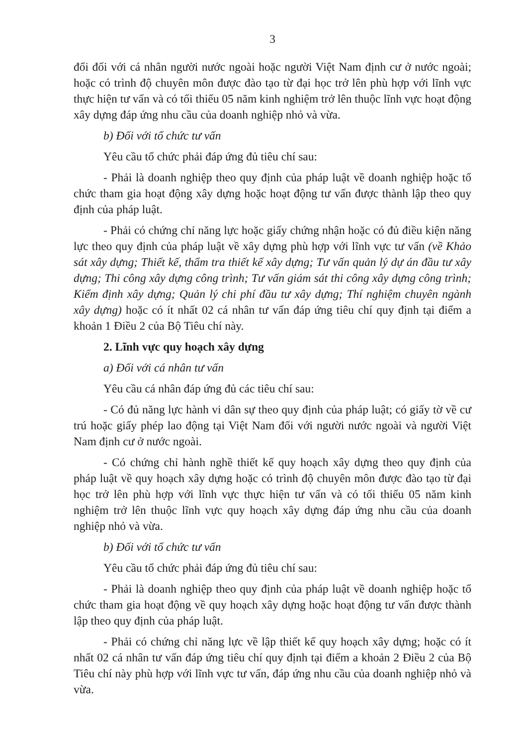3
đổi đối với cá nhân người nước ngoài hoặc người Việt Nam định cư ở nước ngoài; hoặc có trình độ chuyên môn được đào tạo từ đại học trở lên phù hợp với lĩnh vực thực hiện tư vấn và có tối thiểu 05 năm kinh nghiệm trở lên thuộc lĩnh vực hoạt động xây dựng đáp ứng nhu cầu của doanh nghiệp nhỏ và vừa.
b) Đối với tổ chức tư vấn
Yêu cầu tổ chức phải đáp ứng đủ tiêu chí sau:
- Phải là doanh nghiệp theo quy định của pháp luật về doanh nghiệp hoặc tổ chức tham gia hoạt động xây dựng hoặc hoạt động tư vấn được thành lập theo quy định của pháp luật.
- Phải có chứng chỉ năng lực hoặc giấy chứng nhận hoặc có đủ điều kiện năng lực theo quy định của pháp luật về xây dựng phù hợp với lĩnh vực tư vấn (về Khảo sát xây dựng; Thiết kế, thẩm tra thiết kế xây dựng; Tư vấn quản lý dự án đầu tư xây dựng; Thi công xây dựng công trình; Tư vấn giám sát thi công xây dựng công trình; Kiểm định xây dựng; Quản lý chi phí đầu tư xây dựng; Thí nghiệm chuyên ngành xây dựng) hoặc có ít nhất 02 cá nhân tư vấn đáp ứng tiêu chí quy định tại điểm a khoản 1 Điều 2 của Bộ Tiêu chí này.
2. Lĩnh vực quy hoạch xây dựng
a) Đối với cá nhân tư vấn
Yêu cầu cá nhân đáp ứng đủ các tiêu chí sau:
- Có đủ năng lực hành vi dân sự theo quy định của pháp luật; có giấy tờ về cư trú hoặc giấy phép lao động tại Việt Nam đối với người nước ngoài và người Việt Nam định cư ở nước ngoài.
- Có chứng chỉ hành nghề thiết kế quy hoạch xây dựng theo quy định của pháp luật về quy hoạch xây dựng hoặc có trình độ chuyên môn được đào tạo từ đại học trở lên phù hợp với lĩnh vực thực hiện tư vấn và có tối thiểu 05 năm kinh nghiệm trở lên thuộc lĩnh vực quy hoạch xây dựng đáp ứng nhu cầu của doanh nghiệp nhỏ và vừa.
b) Đối với tổ chức tư vấn
Yêu cầu tổ chức phải đáp ứng đủ tiêu chí sau:
- Phải là doanh nghiệp theo quy định của pháp luật về doanh nghiệp hoặc tổ chức tham gia hoạt động về quy hoạch xây dựng hoặc hoạt động tư vấn được thành lập theo quy định của pháp luật.
- Phải có chứng chỉ năng lực về lập thiết kế quy hoạch xây dựng; hoặc có ít nhất 02 cá nhân tư vấn đáp ứng tiêu chí quy định tại điểm a khoản 2 Điều 2 của Bộ Tiêu chí này phù hợp với lĩnh vực tư vấn, đáp ứng nhu cầu của doanh nghiệp nhỏ và vừa.